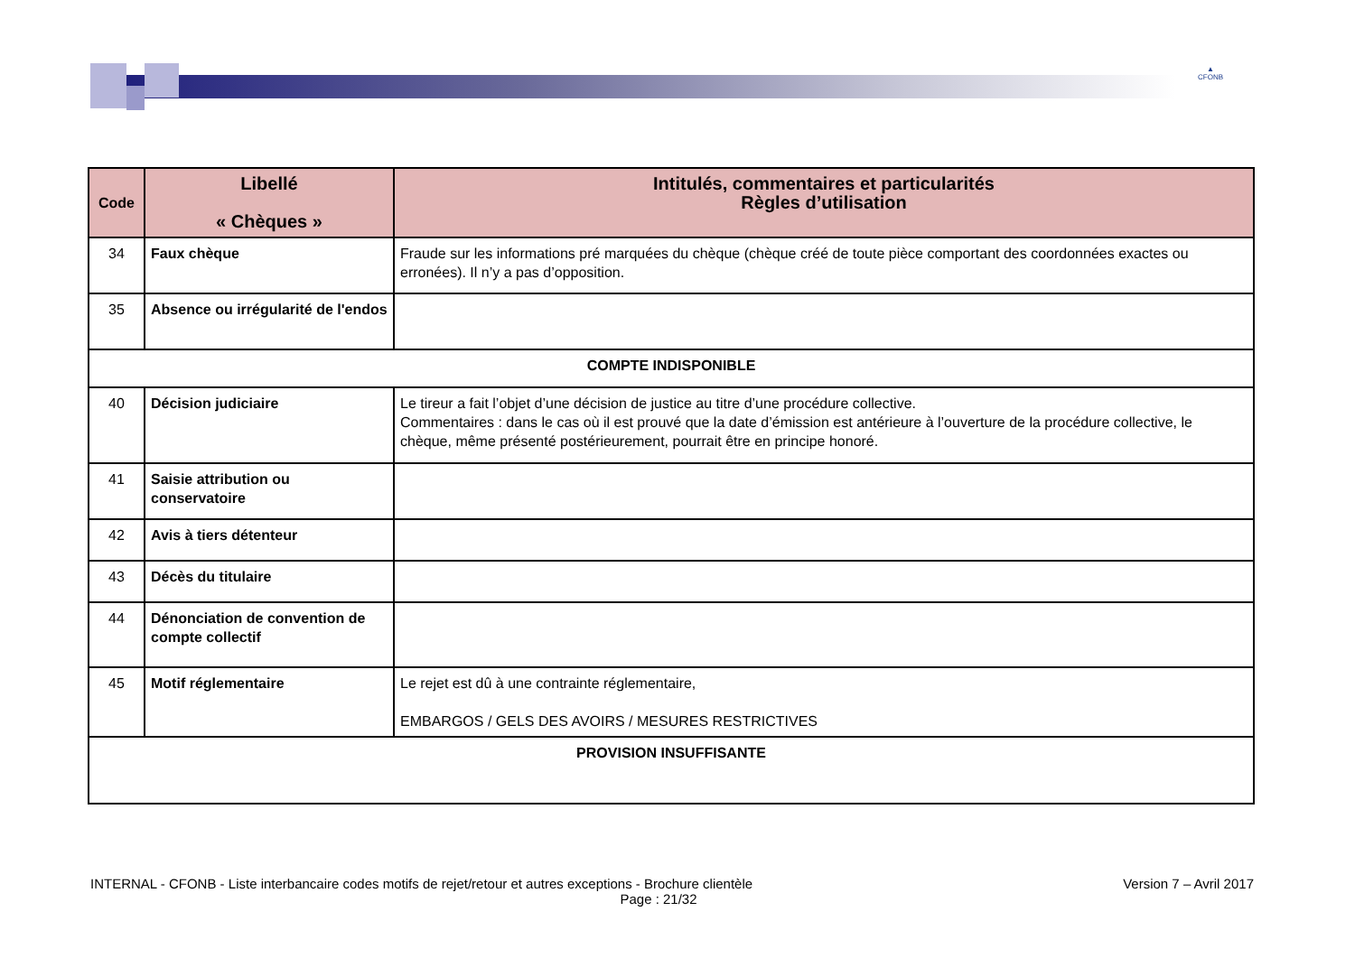▲
CFONB
| Code | Libellé « Chèques » | Intitulés, commentaires et particularités Règles d’utilisation |
| --- | --- | --- |
| 34 | Faux chèque | Fraude sur les informations pré marquées du chèque (chèque créé de toute pièce comportant des coordonnées exactes ou erronées). Il n’y a pas d’opposition. |
| 35 | Absence ou irrégularité de l'endos | |
| COMPTE INDISPONIBLE | | |
| 40 | Décision judiciaire | Le tireur a fait l’objet d’une décision de justice au titre d’une procédure collective. Commentaires : dans le cas où il est prouvé que la date d’émission est antérieure à l’ouverture de la procédure collective, le chèque, même présenté postérieurement, pourrait être en principe honoré. |
| 41 | Saisie attribution ou conservatoire | |
| 42 | Avis à tiers détenteur | |
| 43 | Décès du titulaire | |
| 44 | Dénonciation de convention de compte collectif | |
| 45 | Motif réglementaire | Le rejet est dû à une contrainte réglementaire, EMBARGOS / GELS DES AVOIRS / MESURES RESTRICTIVES |
| PROVISION INSUFFISANTE | | |
INTERNAL - CFONB - Liste interbancaire codes motifs de rejet/retour et autres exceptions - Brochure clientèle Version 7 – Avril 2017
Page : 21/32